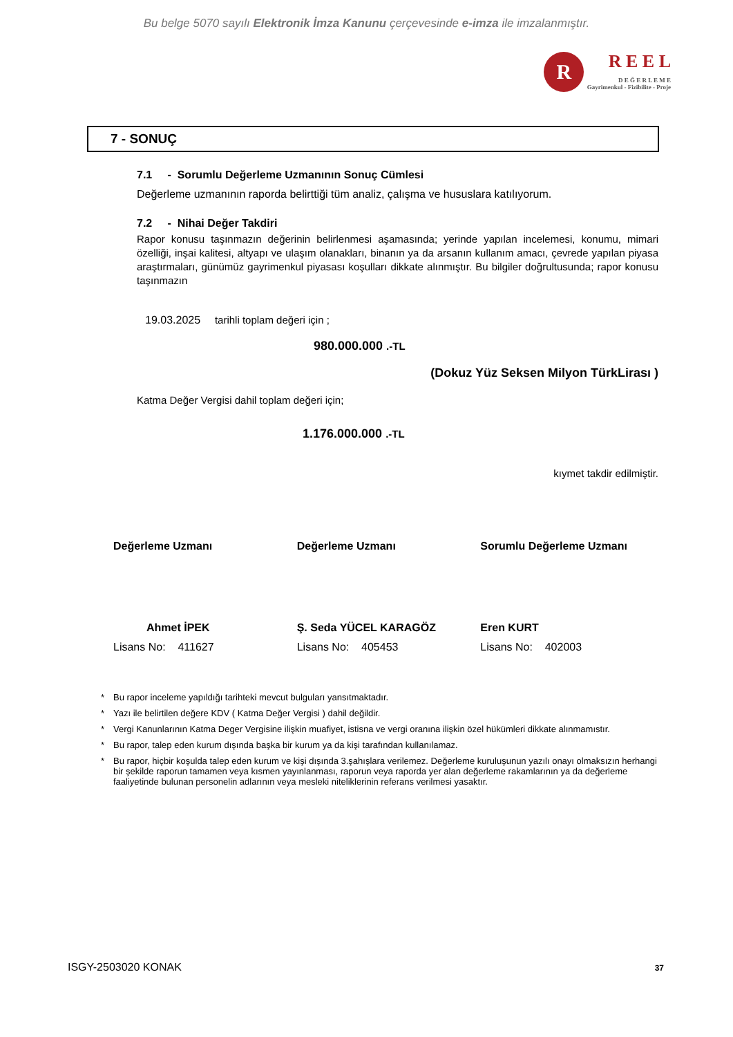Bu belge 5070 sayılı Elektronik İmza Kanunu çerçevesinde e-imza ile imzalanmıştır.
R R E E L
D E Ğ E R L E M E
Gayrimenkul - Fizibilite - Proje
7 - SONUÇ
7.1 - Sorumlu Değerleme Uzmanının Sonuç Cümlesi
Değerleme uzmanının raporda belirttiği tüm analiz, çalışma ve hususlara katılıyorum.
7.2 - Nihai Değer Takdiri
Rapor konusu taşınmazın değerinin belirlenmesi aşamasında; yerinde yapılan incelemesi, konumu, mimari özelliği, inşai kalitesi, altyapı ve ulaşım olanakları, binanın ya da arsanın kullanım amacı, çevrede yapılan piyasa araştırmaları, günümüz gayrimenkul piyasası koşulları dikkate alınmıştır. Bu bilgiler doğrultusunda; rapor konusu taşınmazın
19.03.2025 tarihli toplam değeri için ;
980.000.000 .-TL
(Dokuz Yüz Seksen Milyon TürkLirası )
Katma Değer Vergisi dahil toplam değeri için;
1.176.000.000 .-TL
kıymet takdir edilmiştir.
Değerleme Uzmanı
Ahmet İPEK
Lisans No: 411627
Değerleme Uzmanı
Ş. Seda YÜCEL KARAGÖZ
Lisans No: 405453
Sorumlu Değerleme Uzmanı
Eren KURT
Lisans No: 402003
* Bu rapor inceleme yapıldığı tarihteki mevcut bulguları yansıtmaktadır.
* Yazı ile belirtilen değere KDV ( Katma Değer Vergisi ) dahil değildir.
* Vergi Kanunlarının Katma Deger Vergisine ilişkin muafiyet, istisna ve vergi oranına ilişkin özel hükümleri dikkate alınmamıstır.
* Bu rapor, talep eden kurum dışında başka bir kurum ya da kişi tarafından kullanılamaz.
* Bu rapor, hiçbir koşulda talep eden kurum ve kişi dışında 3.şahışlara verilemez. Değerleme kuruluşunun yazılı onayı olmaksızın herhangi bir şekilde raporun tamamen veya kısmen yayınlanması, raporun veya raporda yer alan değerleme rakamlarının ya da değerleme faaliyetinde bulunan personelin adlarının veya mesleki niteliklerinin referans verilmesi yasaktır.
ISGY-2503020 KONAK 37